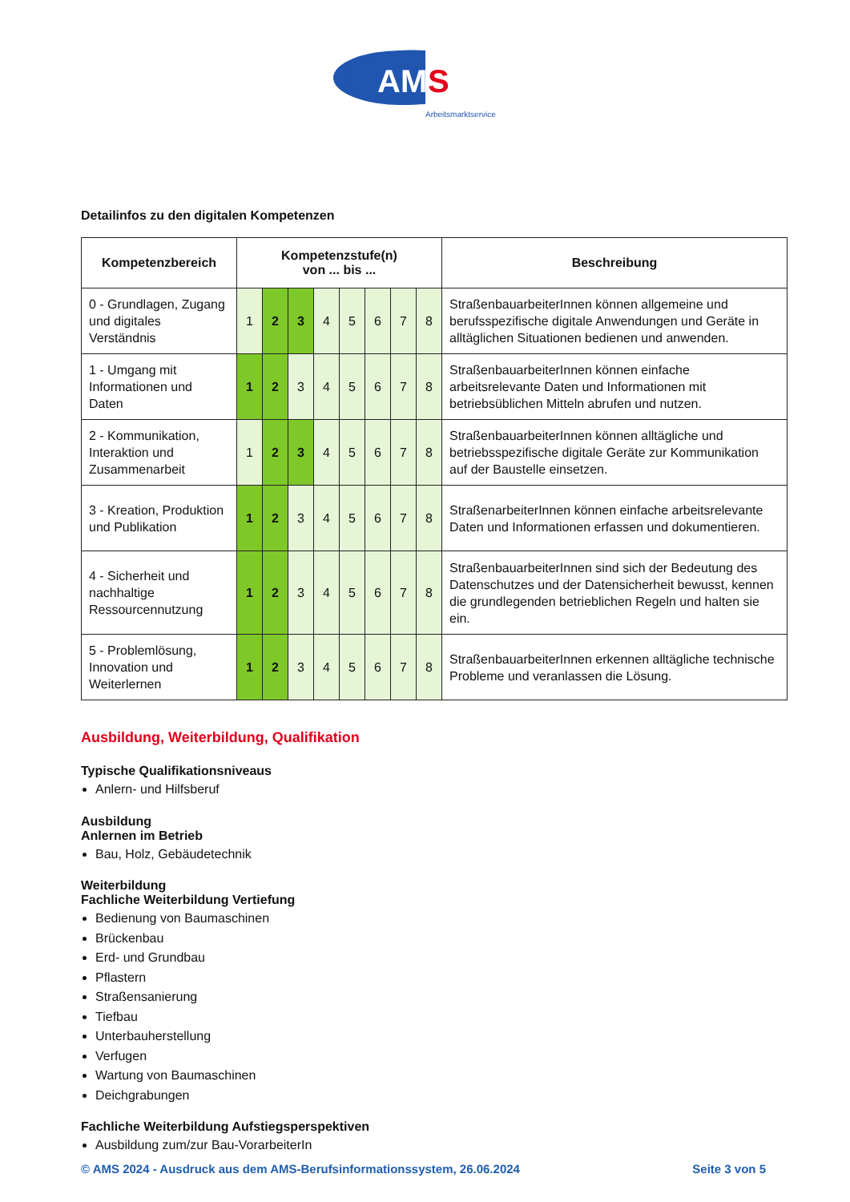AM
S
Arbeitsmarktservice
Detailinfos zu den digitalen Kompetenzen
| Kompetenzbereich | Kompetenzstufe(n) von ... bis ... | | | | | | | | Beschreibung |
| --- | --- | --- | --- | --- | --- | --- | --- | --- | --- |
| 0 - Grundlagen, Zugang und digitales Verständnis | 1 | 2 | 3 | 4 | 5 | 6 | 7 | 8 | StraßenbauarbeiterInnen können allgemeine und berufsspezifische digitale Anwendungen und Geräte in alltäglichen Situationen bedienen und anwenden. |
| 1 - Umgang mit Informationen und Daten | 1 | 2 | 3 | 4 | 5 | 6 | 7 | 8 | StraßenbauarbeiterInnen können einfache arbeitsrelevante Daten und Informationen mit betriebsüblichen Mitteln abrufen und nutzen. |
| 2 - Kommunikation, Interaktion und Zusammenarbeit | 1 | 2 | 3 | 4 | 5 | 6 | 7 | 8 | StraßenbauarbeiterInnen können alltägliche und betriebsspezifische digitale Geräte zur Kommunikation auf der Baustelle einsetzen. |
| 3 - Kreation, Produktion und Publikation | 1 | 2 | 3 | 4 | 5 | 6 | 7 | 8 | StraßenarbeiterInnen können einfache arbeitsrelevante Daten und Informationen erfassen und dokumentieren. |
| 4 - Sicherheit und nachhaltige Ressourcennutzung | 1 | 2 | 3 | 4 | 5 | 6 | 7 | 8 | StraßenbauarbeiterInnen sind sich der Bedeutung des Datenschutzes und der Datensicherheit bewusst, kennen die grundlegenden betrieblichen Regeln und halten sie ein. |
| 5 - Problemlösung, Innovation und Weiterlernen | 1 | 2 | 3 | 4 | 5 | 6 | 7 | 8 | StraßenbauarbeiterInnen erkennen alltägliche technische Probleme und veranlassen die Lösung. |
Ausbildung, Weiterbildung, Qualifikation
Typische Qualifikationsniveaus
Anlern- und Hilfsberuf
Ausbildung
Anlernen im Betrieb
Bau, Holz, Gebäudetechnik
Weiterbildung
Fachliche Weiterbildung Vertiefung
Bedienung von Baumaschinen
Brückenbau
Erd- und Grundbau
Pflastern
Straßensanierung
Tiefbau
Unterbauherstellung
Verfugen
Wartung von Baumaschinen
Deichgrabungen
Fachliche Weiterbildung Aufstiegsperspektiven
Ausbildung zum/zur Bau-VorarbeiterIn
© AMS 2024 - Ausdruck aus dem AMS-Berufsinformationssystem, 26.06.2024 Seite 3 von 5